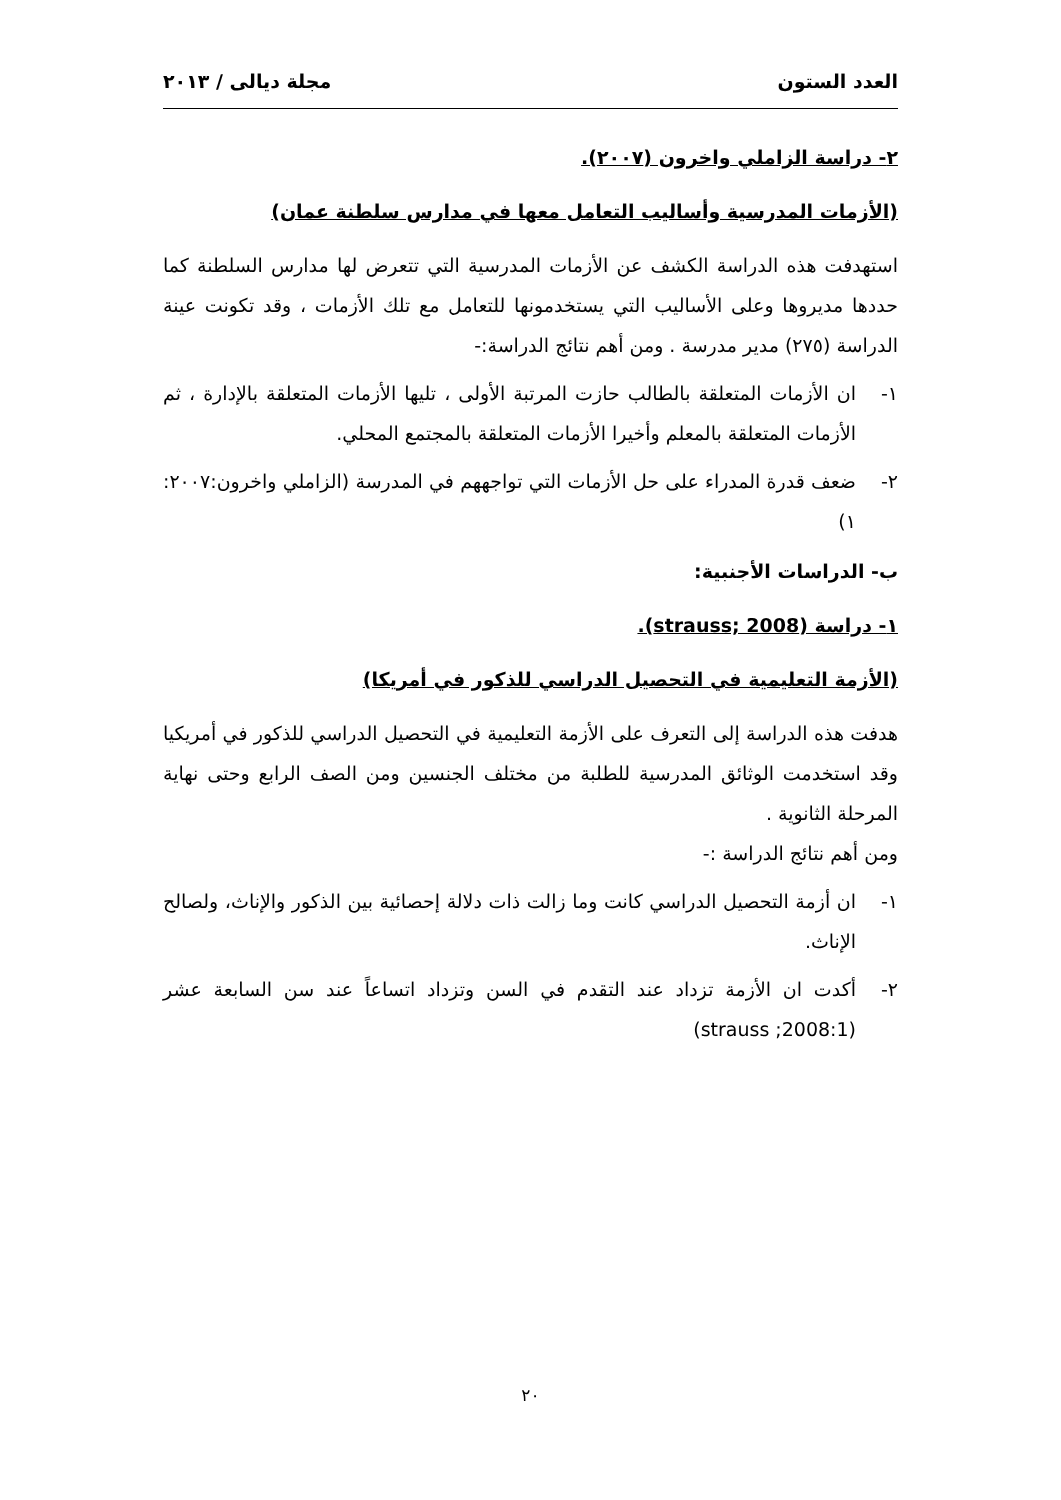العدد الستون مجلة ديالى / ٢٠١٣
٢- دراسة الزاملي واخرون (٢٠٠٧).
(الأزمات المدرسية وأساليب التعامل معها في مدارس سلطنة عمان)
استهدفت هذه الدراسة الكشف عن الأزمات المدرسية التي تتعرض لها مدارس السلطنة كما حددها مديروها وعلى الأساليب التي يستخدمونها للتعامل مع تلك الأزمات ، وقد تكونت عينة الدراسة (٢٧٥) مدير مدرسة . ومن أهم نتائج الدراسة:-
١- ان الأزمات المتعلقة بالطالب حازت المرتبة الأولى ، تليها الأزمات المتعلقة بالإدارة ، ثم الأزمات المتعلقة بالمعلم وأخيرا الأزمات المتعلقة بالمجتمع المحلي.
٢- ضعف قدرة المدراء على حل الأزمات التي تواجههم في المدرسة (الزاملي واخرون:٢٠٠٧: ١)
ب- الدراسات الأجنبية:
١- دراسة (strauss; 2008).
(الأزمة التعليمية في التحصيل الدراسي للذكور في أمريكا)
هدفت هذه الدراسة إلى التعرف على الأزمة التعليمية في التحصيل الدراسي للذكور في أمريكيا وقد استخدمت الوثائق المدرسية للطلبة من مختلف الجنسين ومن الصف الرابع وحتى نهاية المرحلة الثانوية .
ومن أهم نتائج الدراسة :-
١- ان أزمة التحصيل الدراسي كانت وما زالت ذات دلالة إحصائية بين الذكور والإناث، ولصالح الإناث.
٢- أكدت ان الأزمة تزداد عند التقدم في السن وتزداد اتساعاً عند سن السابعة عشر (strauss ;2008:1)
٢٠